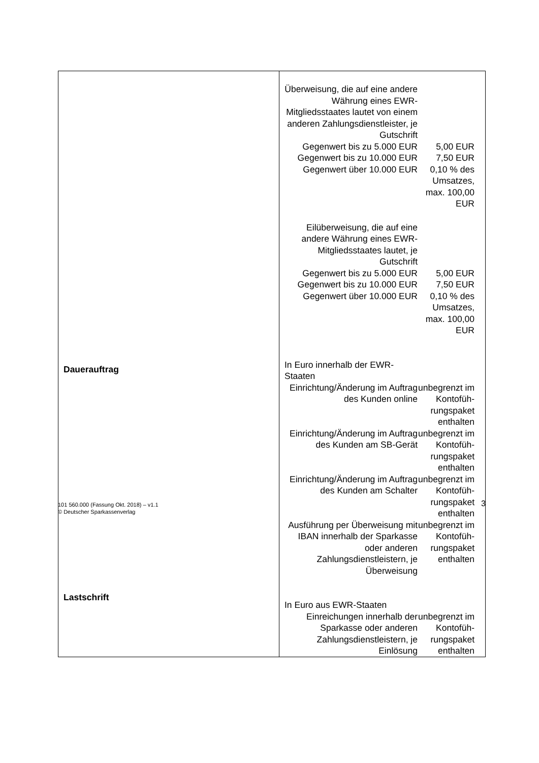| Dauerauftrag Lastschrift | Überweisung, die auf eine andere Währung eines EWR-Mitgliedsstaates lautet von einem anderen Zahlungsdienstleister, je Gutschrift Gegenwert bis zu 5.000 EUR Gegenwert bis zu 10.000 EUR Gegenwert über 10.000 EUR 5,00 EUR 7,50 EUR 0,10 % des Umsatzes, max. 100,00 EUR Eilüberweisung, die auf eine andere Währung eines EWR-Mitgliedsstaates lautet, je Gutschrift Gegenwert bis zu 5.000 EUR Gegenwert bis zu 10.000 EUR Gegenwert über 10.000 EUR 5,00 EUR 7,50 EUR 0,10 % des Umsatzes, max. 100,00 EUR In Euro innerhalb der EWR-Staaten Einrichtung/Änderung im Auftrag des Kunden online unbegrenzt im Kontofüh-rungspaket enthalten Einrichtung/Änderung im Auftrag des Kunden am SB-Gerät unbegrenzt im Kontofüh-rungspaket enthalten Einrichtung/Änderung im Auftrag des Kunden am Schalter unbegrenzt im Kontofüh-rungspaket enthalten Ausführung per Überweisung mit IBAN innerhalb der Sparkasse oder anderen Zahlungsdienstleistern, je Überweisung unbegrenzt im Kontofüh-rungspaket enthalten In Euro aus EWR-Staaten Einreichungen innerhalb der Sparkasse oder anderen Zahlungsdienstleistern, je Einlösung unbegrenzt im Kontofüh-rungspaket enthalten |
101 560.000 (Fassung Okt. 2018) – v1.1
© Deutscher Sparkassenverlag
3